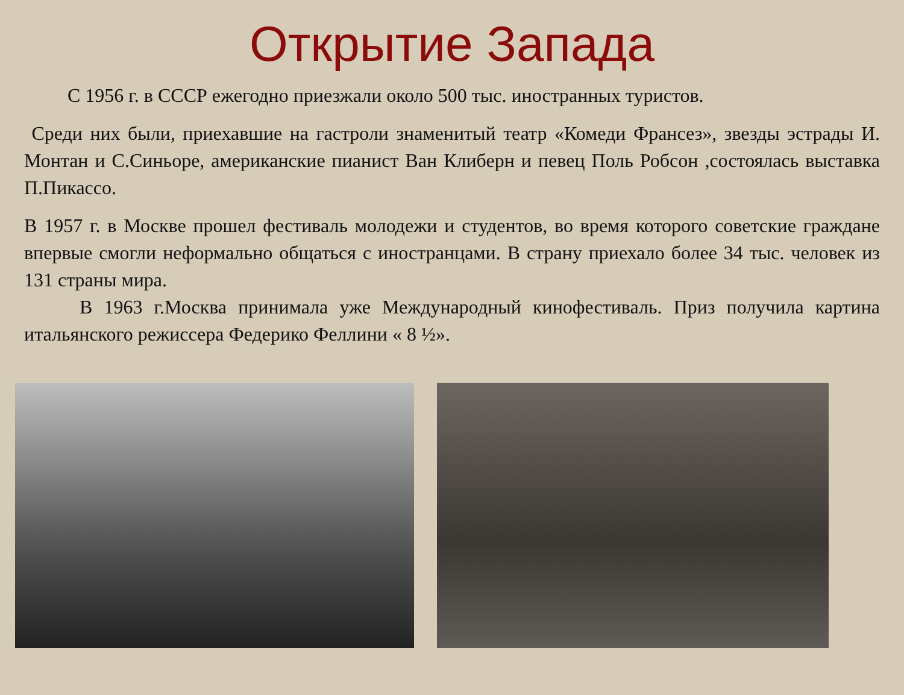Открытие Запада
С 1956 г. в СССР ежегодно приезжали около 500 тыс. иностранных туристов.
Среди них были, приехавшие на гастроли знаменитый театр «Комеди Франсез», звезды эстрады И. Монтан и С.Синьоре, американские пианист Ван Клиберн и певец Поль Робсон ,состоялась выставка П.Пикассо.
В 1957 г. в Москве прошел фестиваль молодежи и студентов, во время которого советские граждане впервые смогли неформально общаться с иностранцами. В страну приехало более 34 тыс. человек из 131 страны мира.
В 1963 г.Москва принимала уже Международный кинофестиваль. Приз получила картина итальянского режиссера Федерико Феллини « 8 ½».